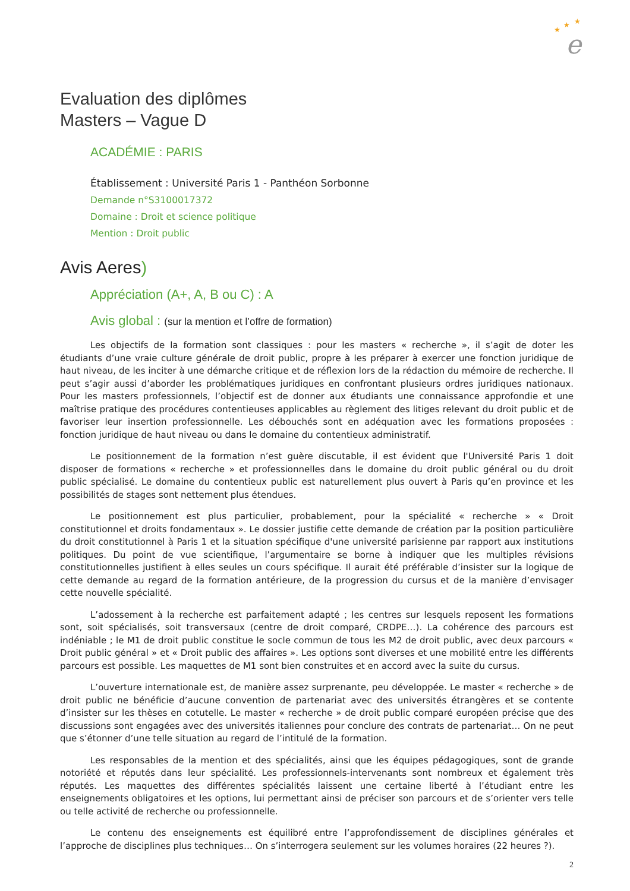e
★
★
★
Evaluation des diplômes
Masters – Vague D
ACADÉMIE : PARIS
Établissement : Université Paris 1 - Panthéon Sorbonne
Demande n°S3100017372
Domaine : Droit et science politique
Mention : Droit public
Avis Aeres)
Appréciation (A+, A, B ou C) : A
Avis global : (sur la mention et l’offre de formation)
Les objectifs de la formation sont classiques : pour les masters « recherche », il s’agit de doter les étudiants d’une vraie culture générale de droit public, propre à les préparer à exercer une fonction juridique de haut niveau, de les inciter à une démarche critique et de réflexion lors de la rédaction du mémoire de recherche. Il peut s’agir aussi d’aborder les problématiques juridiques en confrontant plusieurs ordres juridiques nationaux. Pour les masters professionnels, l’objectif est de donner aux étudiants une connaissance approfondie et une maîtrise pratique des procédures contentieuses applicables au règlement des litiges relevant du droit public et de favoriser leur insertion professionnelle. Les débouchés sont en adéquation avec les formations proposées : fonction juridique de haut niveau ou dans le domaine du contentieux administratif.
Le positionnement de la formation n’est guère discutable, il est évident que l'Université Paris 1 doit disposer de formations « recherche » et professionnelles dans le domaine du droit public général ou du droit public spécialisé. Le domaine du contentieux public est naturellement plus ouvert à Paris qu’en province et les possibilités de stages sont nettement plus étendues.
Le positionnement est plus particulier, probablement, pour la spécialité « recherche » « Droit constitutionnel et droits fondamentaux ». Le dossier justifie cette demande de création par la position particulière du droit constitutionnel à Paris 1 et la situation spécifique d'une université parisienne par rapport aux institutions politiques. Du point de vue scientifique, l’argumentaire se borne à indiquer que les multiples révisions constitutionnelles justifient à elles seules un cours spécifique. Il aurait été préférable d’insister sur la logique de cette demande au regard de la formation antérieure, de la progression du cursus et de la manière d’envisager cette nouvelle spécialité.
L’adossement à la recherche est parfaitement adapté ; les centres sur lesquels reposent les formations sont, soit spécialisés, soit transversaux (centre de droit comparé, CRDPE…). La cohérence des parcours est indéniable ; le M1 de droit public constitue le socle commun de tous les M2 de droit public, avec deux parcours « Droit public général » et « Droit public des affaires ». Les options sont diverses et une mobilité entre les différents parcours est possible. Les maquettes de M1 sont bien construites et en accord avec la suite du cursus.
L’ouverture internationale est, de manière assez surprenante, peu développée. Le master « recherche » de droit public ne bénéficie d’aucune convention de partenariat avec des universités étrangères et se contente d’insister sur les thèses en cotutelle. Le master « recherche » de droit public comparé européen précise que des discussions sont engagées avec des universités italiennes pour conclure des contrats de partenariat… On ne peut que s’étonner d’une telle situation au regard de l’intitulé de la formation.
Les responsables de la mention et des spécialités, ainsi que les équipes pédagogiques, sont de grande notoriété et réputés dans leur spécialité. Les professionnels-intervenants sont nombreux et également très réputés. Les maquettes des différentes spécialités laissent une certaine liberté à l’étudiant entre les enseignements obligatoires et les options, lui permettant ainsi de préciser son parcours et de s’orienter vers telle ou telle activité de recherche ou professionnelle.
Le contenu des enseignements est équilibré entre l’approfondissement de disciplines générales et l’approche de disciplines plus techniques… On s’interrogera seulement sur les volumes horaires (22 heures ?).
2